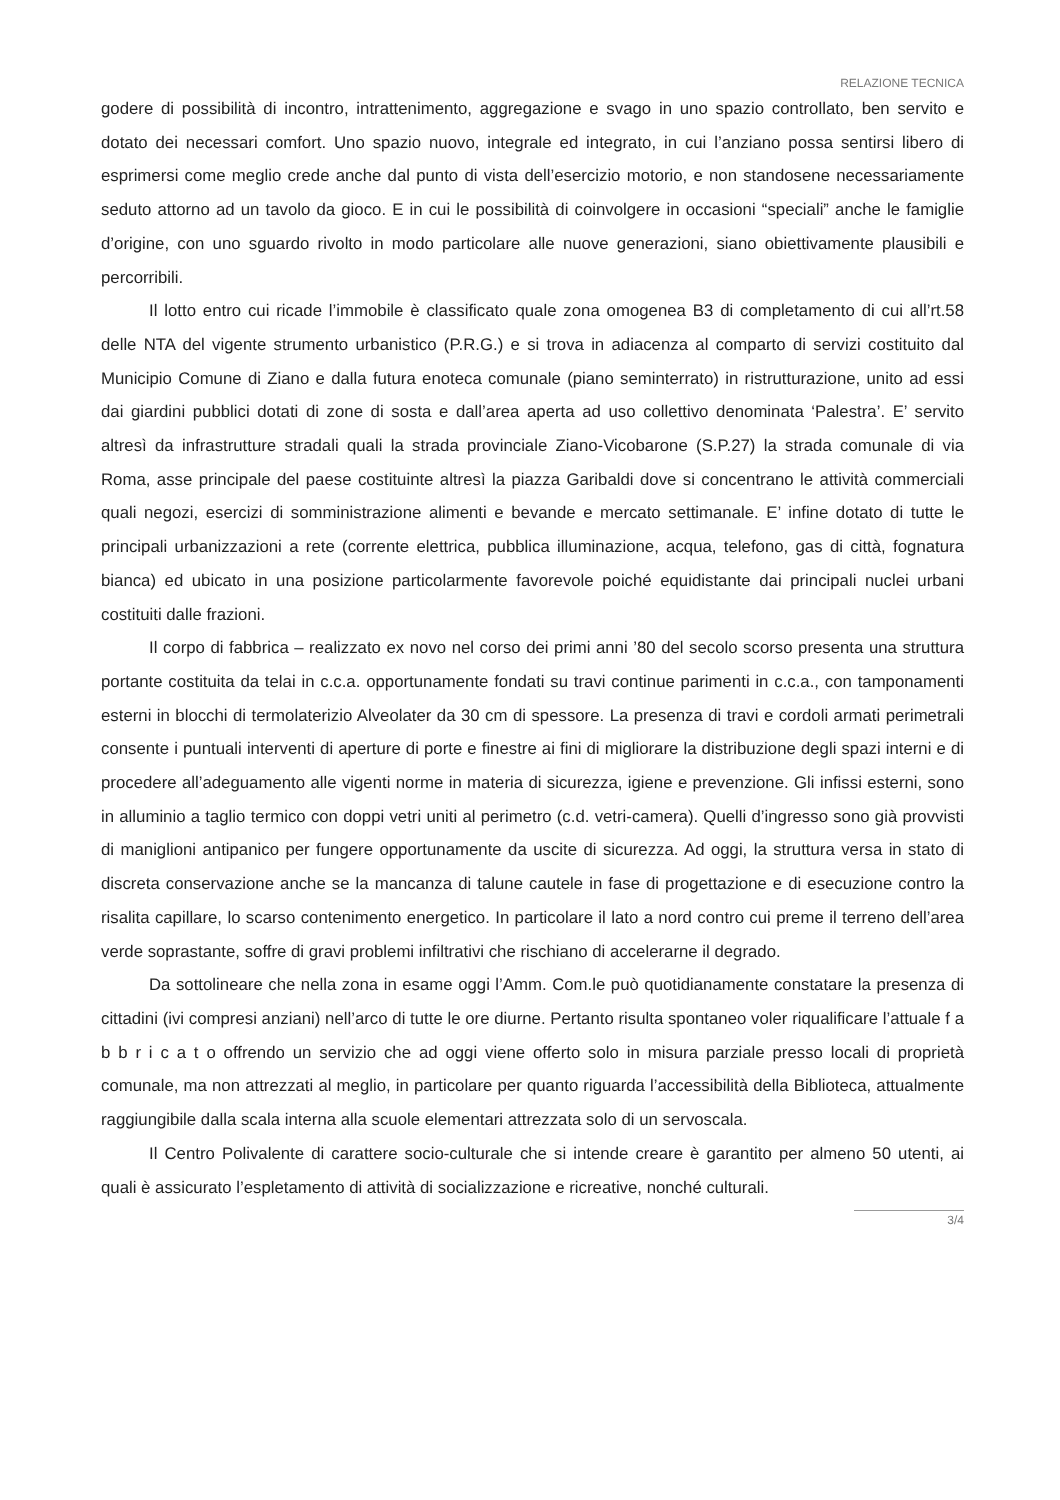RELAZIONE TECNICA
godere di possibilità di incontro, intrattenimento, aggregazione e svago in uno spazio controllato, ben servito e dotato dei necessari comfort. Uno spazio nuovo, integrale ed integrato, in cui l’anziano possa sentirsi libero di esprimersi come meglio crede anche dal punto di vista dell’esercizio motorio, e non standosene necessariamente seduto attorno ad un tavolo da gioco. E in cui le possibilità di coinvolgere in occasioni “speciali” anche le famiglie d’origine, con uno sguardo rivolto in modo particolare alle nuove generazioni, siano obiettivamente plausibili e percorribili.
Il lotto entro cui ricade l’immobile è classificato quale zona omogenea B3 di completamento di cui all’rt.58 delle NTA del vigente strumento urbanistico (P.R.G.) e si trova in adiacenza al comparto di servizi costituito dal Municipio Comune di Ziano e dalla futura enoteca comunale (piano seminterrato) in ristrutturazione, unito ad essi dai giardini pubblici dotati di zone di sosta e dall’area aperta ad uso collettivo denominata ‘Palestra’. E’ servito altresì da infrastrutture stradali quali la strada provinciale Ziano-Vicobarone (S.P.27) la strada comunale di via Roma, asse principale del paese costituinte altresì la piazza Garibaldi dove si concentrano le attività commerciali quali negozi, esercizi di somministrazione alimenti e bevande e mercato settimanale. E’ infine dotato di tutte le principali urbanizzazioni a rete (corrente elettrica, pubblica illuminazione, acqua, telefono, gas di città, fognatura bianca) ed ubicato in una posizione particolarmente favorevole poiché equidistante dai principali nuclei urbani costituiti dalle frazioni.
Il corpo di fabbrica – realizzato ex novo nel corso dei primi anni ’80 del secolo scorso presenta una struttura portante costituita da telai in c.c.a. opportunamente fondati su travi continue parimenti in c.c.a., con tamponamenti esterni in blocchi di termolaterizio Alveolater da 30 cm di spessore. La presenza di travi e cordoli armati perimetrali consente i puntuali interventi di aperture di porte e finestre ai fini di migliorare la distribuzione degli spazi interni e di procedere all’adeguamento alle vigenti norme in materia di sicurezza, igiene e prevenzione. Gli infissi esterni, sono in alluminio a taglio termico con doppi vetri uniti al perimetro (c.d. vetri-camera). Quelli d’ingresso sono già provvisti di maniglioni antipanico per fungere opportunamente da uscite di sicurezza. Ad oggi, la struttura versa in stato di discreta conservazione anche se la mancanza di talune cautele in fase di progettazione e di esecuzione contro la risalita capillare, lo scarso contenimento energetico. In particolare il lato a nord contro cui preme il terreno dell’area verde soprastante, soffre di gravi problemi infiltrativi che rischiano di accelerarne il degrado.
Da sottolineare che nella zona in esame oggi l’Amm. Com.le può quotidianamente constatare la presenza di cittadini (ivi compresi anziani) nell’arco di tutte le ore diurne. Pertanto risulta spontaneo voler riqualificare l’attuale f a b b r i c a t o offrendo un servizio che ad oggi viene offerto solo in misura parziale presso locali di proprietà comunale, ma non attrezzati al meglio, in particolare per quanto riguarda l’accessibilità della Biblioteca, attualmente raggiungibile dalla scala interna alla scuole elementari attrezzata solo di un servoscala.
Il Centro Polivalente di carattere socio-culturale che si intende creare è garantito per almeno 50 utenti, ai quali è assicurato l’espletamento di attività di socializzazione e ricreative, nonché culturali.
3/4